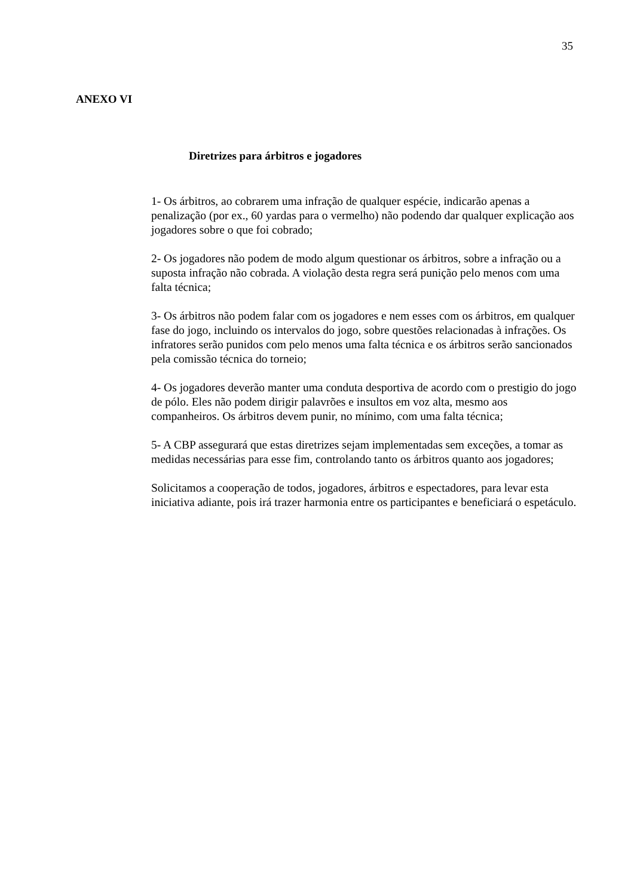35
ANEXO VI
Diretrizes para árbitros e jogadores
1- Os árbitros, ao cobrarem uma infração de qualquer espécie, indicarão apenas a penalização (por ex., 60 yardas para o vermelho) não podendo dar qualquer explicação aos jogadores sobre o que foi cobrado;
2- Os jogadores não podem de modo algum questionar os árbitros, sobre a infração ou a suposta infração não cobrada. A violação desta regra será punição pelo menos com uma falta técnica;
3- Os árbitros não podem falar com os jogadores e nem esses com os árbitros, em qualquer fase do jogo, incluindo os intervalos do jogo, sobre questões relacionadas à infrações. Os infratores serão punidos com pelo menos uma falta técnica e os árbitros serão sancionados pela comissão técnica do torneio;
4- Os jogadores deverão manter uma conduta desportiva de acordo com o prestigio do jogo de pólo. Eles não podem dirigir palavrões e insultos em voz alta, mesmo aos companheiros. Os árbitros devem punir, no mínimo, com uma falta técnica;
5- A CBP assegurará que estas diretrizes sejam implementadas sem exceções, a tomar as medidas necessárias para esse fim, controlando tanto os árbitros quanto aos jogadores;
Solicitamos a cooperação de todos, jogadores, árbitros e espectadores, para levar esta iniciativa adiante, pois irá trazer harmonia entre os participantes e beneficiará o espetáculo.